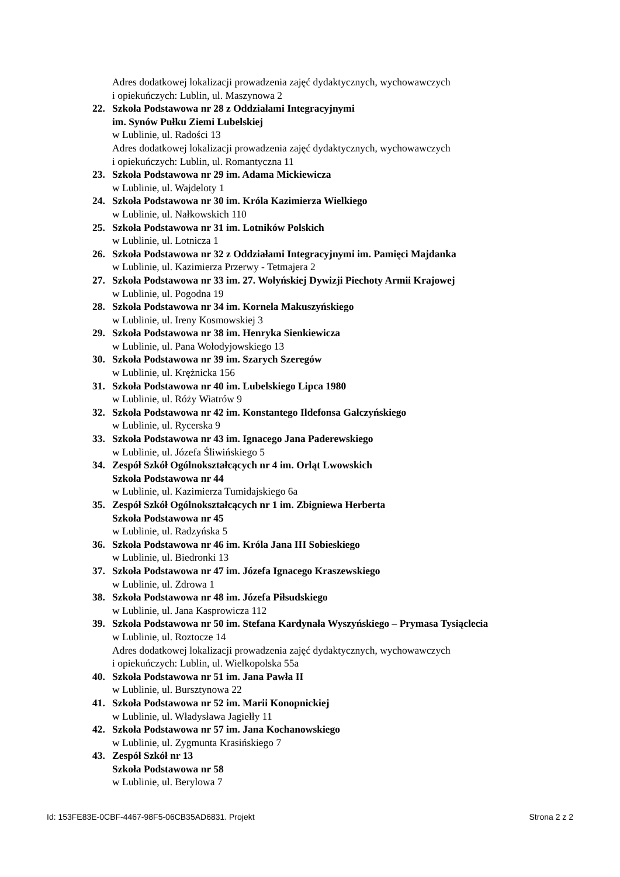Adres dodatkowej lokalizacji prowadzenia zajęć dydaktycznych, wychowawczych
i opiekuńczych: Lublin, ul. Maszynowa 2
22. Szkoła Podstawowa nr 28 z Oddziałami Integracyjnymi
im. Synów Pułku Ziemi Lubelskiej
w Lublinie, ul. Radości 13
Adres dodatkowej lokalizacji prowadzenia zajęć dydaktycznych, wychowawczych
i opiekuńczych: Lublin, ul. Romantyczna 11
23. Szkoła Podstawowa nr 29 im. Adama Mickiewicza
w Lublinie, ul. Wajdeloty 1
24. Szkoła Podstawowa nr 30 im. Króla Kazimierza Wielkiego
w Lublinie, ul. Nałkowskich 110
25. Szkoła Podstawowa nr 31 im. Lotników Polskich
w Lublinie, ul. Lotnicza 1
26. Szkoła Podstawowa nr 32 z Oddziałami Integracyjnymi im. Pamięci Majdanka
w Lublinie, ul. Kazimierza Przerwy - Tetmajera 2
27. Szkoła Podstawowa nr 33 im. 27. Wołyńskiej Dywizji Piechoty Armii Krajowej
w Lublinie, ul. Pogodna 19
28. Szkoła Podstawowa nr 34 im. Kornela Makuszyńskiego
w Lublinie, ul. Ireny Kosmowskiej 3
29. Szkoła Podstawowa nr 38 im. Henryka Sienkiewicza
w Lublinie, ul. Pana Wołodyjowskiego 13
30. Szkoła Podstawowa nr 39 im. Szarych Szeregów
w Lublinie, ul. Krężnicka 156
31. Szkoła Podstawowa nr 40 im. Lubelskiego Lipca 1980
w Lublinie, ul. Róży Wiatrów 9
32. Szkoła Podstawowa nr 42 im. Konstantego Ildefonsa Gałczyńskiego
w Lublinie, ul. Rycerska 9
33. Szkoła Podstawowa nr 43 im. Ignacego Jana Paderewskiego
w Lublinie, ul. Józefa Śliwińskiego 5
34. Zespół Szkół Ogólnokształcących nr 4 im. Orląt Lwowskich
Szkoła Podstawowa nr 44
w Lublinie, ul. Kazimierza Tumidajskiego 6a
35. Zespół Szkół Ogólnokształcących nr 1 im. Zbigniewa Herberta
Szkoła Podstawowa nr 45
w Lublinie, ul. Radzyńska 5
36. Szkoła Podstawowa nr 46 im. Króla Jana III Sobieskiego
w Lublinie, ul. Biedronki 13
37. Szkoła Podstawowa nr 47 im. Józefa Ignacego Kraszewskiego
w Lublinie, ul. Zdrowa 1
38. Szkoła Podstawowa nr 48 im. Józefa Piłsudskiego
w Lublinie, ul. Jana Kasprowicza 112
39. Szkoła Podstawowa nr 50 im. Stefana Kardynała Wyszyńskiego – Prymasa Tysiąclecia
w Lublinie, ul. Roztocze 14
Adres dodatkowej lokalizacji prowadzenia zajęć dydaktycznych, wychowawczych
i opiekuńczych: Lublin, ul. Wielkopolska 55a
40. Szkoła Podstawowa nr 51 im. Jana Pawła II
w Lublinie, ul. Bursztynowa 22
41. Szkoła Podstawowa nr 52 im. Marii Konopnickiej
w Lublinie, ul. Władysława Jagiełły 11
42. Szkoła Podstawowa nr 57 im. Jana Kochanowskiego
w Lublinie, ul. Zygmunta Krasińskiego 7
43. Zespół Szkół nr 13
Szkoła Podstawowa nr 58
w Lublinie, ul. Berylowa 7
Id: 153FE83E-0CBF-4467-98F5-06CB35AD6831. Projekt Strona 2 z 2